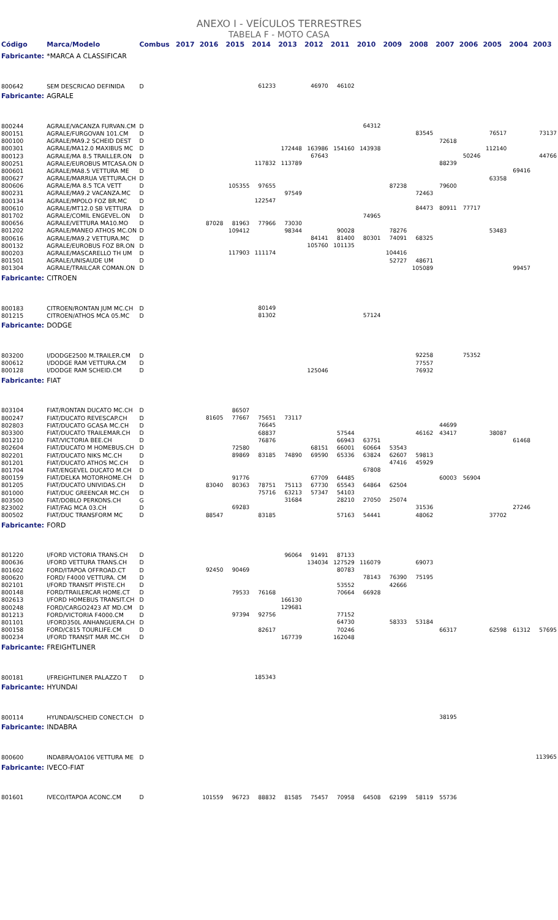ANEXO I - VEÍCULOS TERRESTRES
TABELA F - MOTO CASA
| Código | Marca/Modelo | Combus | 2017 | 2016 | 2015 | 2014 | 2013 | 2012 | 2011 | 2010 | 2009 | 2008 | 2007 | 2006 | 2005 | 2004 | 2003 |
| --- | --- | --- | --- | --- | --- | --- | --- | --- | --- | --- | --- | --- | --- | --- | --- | --- | --- |
| Fabricante: | *MARCA A CLASSIFICAR | | | | | | | | | | | | | | | | |
| 800642 | SEM DESCRICAO DEFINIDA | D | | | | 61233 | | 46970 | 46102 | | | | | | | | |
| Fabricante: | AGRALE | | | | | | | | | | | | | | | | |
| 800244 | AGRALE/VACANZA FURVAN.CM | D | | | | | | | | 64312 | | | | | | | |
| 800151 | AGRALE/FURGOVAN 101.CM | D | | | | | | | | | | 83545 | | | 76517 | | 73137 |
| 800100 | AGRALE/MA9.2 SCHEID DEST | D | | | | | | | | | | | 72618 | | | | |
| 800301 | AGRALE/MA12.0 MAXIBUS MC | D | | | | | 172448 | 163986 | 154160 | 143938 | | | | | 112140 | | |
| 800123 | AGRALE/MA 8.5 TRAILLER.ON | D | | | | | | 67643 | | | | | | 50246 | | | 44766 |
| 800251 | AGRALE/EUROBUS MTCASA.ON | D | | | | 117832 | 113789 | | | | | | 88239 | | | | |
| 800601 | AGRALE/MA8.5 VETTURA ME | D | | | | | | | | | | | | | | 69416 | |
| 800627 | AGRALE/MARRUA VETTURA.CH | D | | | | | | | | | | | | | 63358 | | |
| 800606 | AGRALE/MA 8.5 TCA VETT | D | | | 105355 | 97655 | | | | | 87238 | | 79600 | | | | |
| 800231 | AGRALE/MA9.2 VACANZA.MC | D | | | | | 97549 | | | | | 72463 | | | | | |
| 800134 | AGRALE/MPOLO FOZ BR.MC | D | | | | 122547 | | | | | | | | | | | |
| 800610 | AGRALE/MT12.0 SB VETTURA | D | | | | | | | | | | 84473 | 80911 | 77717 | | | |
| 801702 | AGRALE/COMIL ENGEVEL.ON | D | | | | | | | | 74965 | | | | | | | |
| 800656 | AGRALE/VETTURA MA10.MO | D | | 87028 | 81963 | 77966 | 73030 | | | | | | | | | | |
| 801202 | AGRALE/MANEO ATHOS MC.ON | D | | | 109412 | | 98344 | | 90028 | | 78276 | | | | 53483 | | |
| 800616 | AGRALE/MA9.2 VETTURA.MC | D | | | | | | 84141 | 81400 | 80301 | 74091 | 68325 | | | | | |
| 800132 | AGRALE/EUROBUS FOZ BR.ON | D | | | | | | 105760 | 101135 | | | | | | | | |
| 800203 | AGRALE/MASCARELLO TH UM | D | | | 117903 | 111174 | | | | | 104416 | | | | | | |
| 801501 | AGRALE/UNISAUDE UM | D | | | | | | | | | 52727 | 48671 | | | | | |
| 801304 | AGRALE/TRAILCAR COMAN.ON | D | | | | | | | | | | 105089 | | | | 99457 | |
| Fabricante: | CITROEN | | | | | | | | | | | | | | | | |
| 800183 | CITROEN/RONTAN JUM MC.CH | D | | | | 80149 | | | | | | | | | | | |
| 801215 | CITROEN/ATHOS MCA 05.MC | D | | | | 81302 | | | | 57124 | | | | | | | |
| Fabricante: | DODGE | | | | | | | | | | | | | | | | |
| 803200 | I/DODGE2500 M.TRAILER.CM | D | | | | | | | | | | 92258 | | 75352 | | | |
| 800612 | I/DODGE RAM VETTURA.CM | D | | | | | | | | | | 77557 | | | | | |
| 800128 | I/DODGE RAM SCHEID.CM | D | | | | | | 125046 | | | | 76932 | | | | | |
| Fabricante: | FIAT | | | | | | | | | | | | | | | | |
| 803104 | FIAT/RONTAN DUCATO MC.CH | D | | | 86507 | | | | | | | | | | | | |
| 800247 | FIAT/DUCATO REVESCAP.CH | D | | 81605 | 77667 | 75651 | 73117 | | | | | | | | | | |
| 802803 | FIAT/DUCATO GCASA MC.CH | D | | | | 76645 | | | | | | | 44699 | | | | |
| 803300 | FIAT/DUCATO TRAILEMAR.CH | D | | | | 68837 | | | 57544 | | | 46162 | 43417 | | 38087 | | |
| 801210 | FIAT/VICTORIA BEE.CH | D | | | | 76876 | | | 66943 | 63751 | | | | | | 61468 | |
| 802604 | FIAT/DUCATO M HOMEBUS.CH | D | | | 72580 | | | 68151 | 66001 | 60664 | 53543 | | | | | | |
| 802201 | FIAT/DUCATO NIKS MC.CH | D | | | 89869 | 83185 | 74890 | 69590 | 65336 | 63824 | 62607 | 59813 | | | | | |
| 801201 | FIAT/DUCATO ATHOS MC.CH | D | | | | | | | | | 47416 | 45929 | | | | | |
| 801704 | FIAT/ENGEVEL DUCATO M.CH | D | | | | | | | | 67808 | | | | | | | |
| 800159 | FIAT/DELKA MOTORHOME.CH | D | | | 91776 | | | 67709 | 64485 | | | | 60003 | 56904 | | | |
| 801205 | FIAT/DUCATO UNIVIDAS.CH | D | | 83040 | 80363 | 78751 | 75113 | 67730 | 65543 | 64864 | 62504 | | | | | | |
| 801000 | FIAT/DUC GREENCAR MC.CH | D | | | | 75716 | 63213 | 57347 | 54103 | | | | | | | | |
| 803500 | FIAT/DOBLO PERKONS.CH | G | | | | | 31684 | | 28210 | 27050 | 25074 | | | | | | |
| 823002 | FIAT/FAG MCA 03.CH | D | | | 69283 | | | | | | | 31536 | | | | 27246 | |
| 800502 | FIAT/DUC TRANSFORM MC | D | | 88547 | | 83185 | | | 57163 | 54441 | | 48062 | | | 37702 | | |
| Fabricante: | FORD | | | | | | | | | | | | | | | | |
| 801220 | I/FORD VICTORIA TRANS.CH | D | | | | | 96064 | 91491 | 87133 | | | | | | | | |
| 800636 | I/FORD VETTURA TRANS.CH | D | | | | | | 134034 | 127529 | 116079 | | 69073 | | | | | |
| 801602 | FORD/ITAPOA OFFROAD.CT | D | | 92450 | 90469 | | | | 80783 | | | | | | | | |
| 800620 | FORD/ F4000 VETTURA. CM | D | | | | | | | | 78143 | 76390 | 75195 | | | | | |
| 802101 | I/FORD TRANSIT PFISTE.CH | D | | | | | | | 53552 | | 42666 | | | | | | |
| 800148 | FORD/TRAILERCAR HOME.CT | D | | | 79533 | 76168 | | | 70664 | 66928 | | | | | | | |
| 802613 | I/FORD HOMEBUS TRANSIT.CH | D | | | | | 166130 | | | | | | | | | | |
| 800248 | FORD/CARGO2423 AT MD.CM | D | | | | | 129681 | | | | | | | | | | |
| 801213 | FORD/VICTORIA F4000.CM | D | | | 97394 | 92756 | | | 77152 | | | | | | | | |
| 801101 | I/FORD350L ANHANGUERA.CH | D | | | | | | | 64730 | | 58333 | 53184 | | | | | |
| 800158 | FORD/C815 TOURLIFE.CM | D | | | | 82617 | | | 70246 | | | | 66317 | | 62598 | 61312 | 57695 |
| 800234 | I/FORD TRANSIT MAR MC.CH | D | | | | | 167739 | | 162048 | | | | | | | | |
| Fabricante: | FREIGHTLINER | | | | | | | | | | | | | | | | |
| 800181 | I/FREIGHTLINER PALAZZO T | D | | | | 185343 | | | | | | | | | | | |
| Fabricante: | HYUNDAI | | | | | | | | | | | | | | | | |
| 800114 | HYUNDAI/SCHEID CONECT.CH | D | | | | | | | | | | | 38195 | | | | |
| Fabricante: | INDABRA | | | | | | | | | | | | | | | | |
| 800600 | INDABRA/OA106 VETTURA ME | D | | | | | | | | | | | | | | | 113965 |
| Fabricante: | IVECO-FIAT | | | | | | | | | | | | | | | | |
| 801601 | IVECO/ITAPOA ACONC.CM | D | | 101559 | 96723 | 88832 | 81585 | 75457 | 70958 | 64508 | 62199 | 58119 | 55736 | | | | |